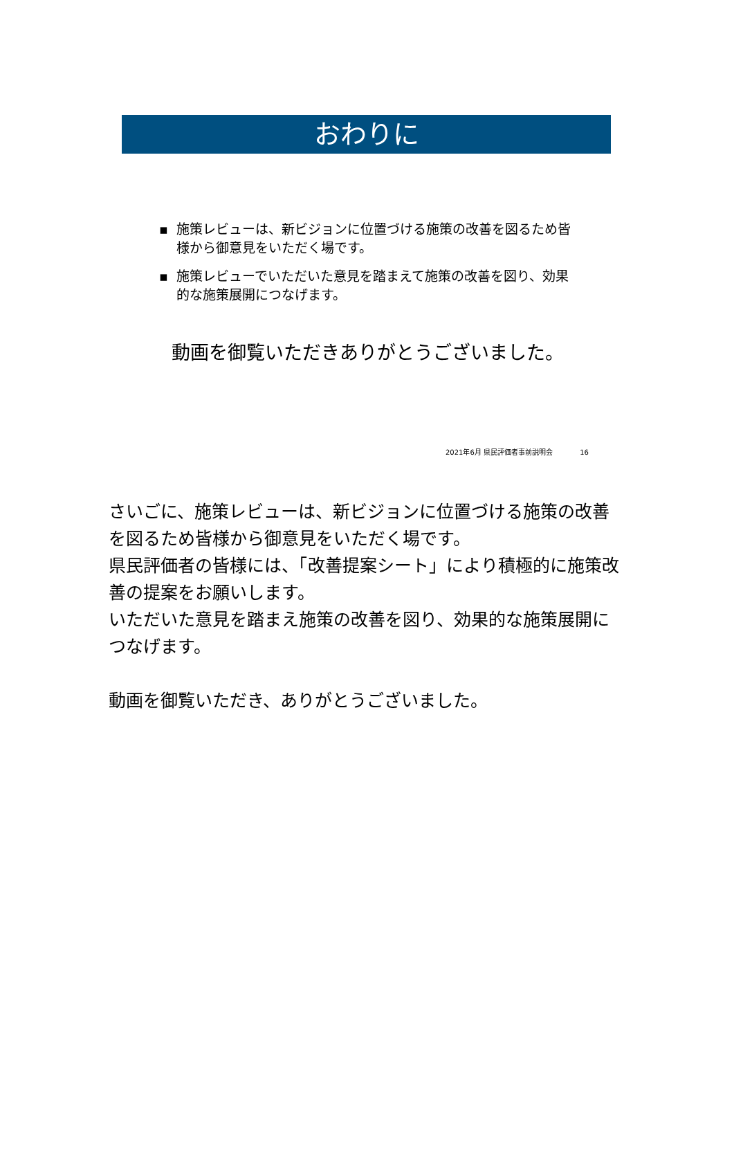おわりに
▪ 施策レビューは、新ビジョンに位置づける施策の改善を図るため皆様から御意見をいただく場です。
▪ 施策レビューでいただいた意見を踏まえて施策の改善を図り、効果的な施策展開につなげます。
動画を御覧いただきありがとうございました。
2021年6月 県民評価者事前説明会 16
さいごに、施策レビューは、新ビジョンに位置づける施策の改善を図るため皆様から御意見をいただく場です。
県民評価者の皆様には、「改善提案シート」により積極的に施策改善の提案をお願いします。
いただいた意見を踏まえ施策の改善を図り、効果的な施策展開につなげます。
動画を御覧いただき、ありがとうございました。